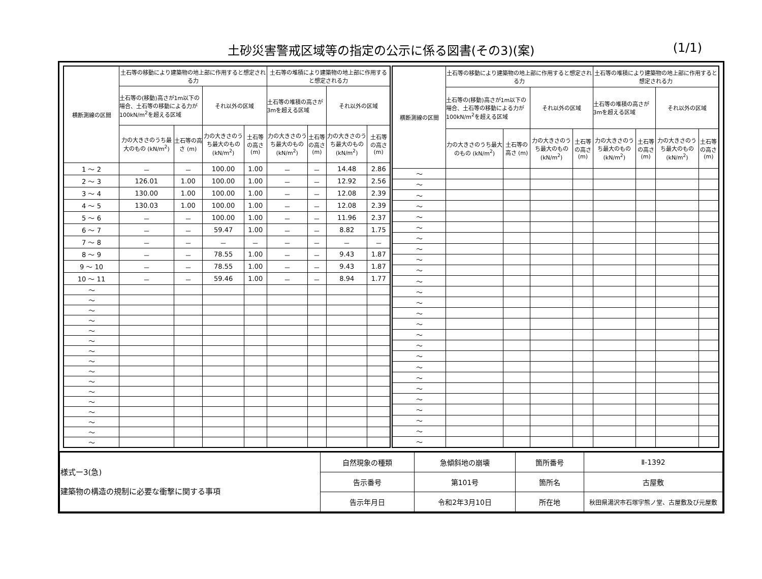土砂災害警戒区域等の指定の公示に係る図書(その3)(案) (1/1)
| 横断測線の区間 | 土石等の移動により建築物の地上部に作用すると想定される力 | | | | 土石等の堆積により建築物の地上部に作用すると想定される力 | | | |
| --- | --- | --- | --- | --- | --- | --- | --- | --- |
| | 土石等の(移動)高さが1m以下の場合、土石等の移動による力が100kN/m<sup>2</sup>を超える区域 | | それ以外の区域 | | 土石等の堆積の高さが3mを超える区域 | | それ以外の区域 | |
| | 力の大きさのうち最大のもの (kN/m<sup>2</sup>) | 土石等の高さ (m) | 力の大きさのうち最大のもの (kN/m<sup>2</sup>) | 土石等の高さ (m) | 力の大きさのうち最大のもの (kN/m<sup>2</sup>) | 土石等の高さ (m) | 力の大きさのうち最大のもの (kN/m<sup>2</sup>) | 土石等の高さ (m) |
| 1 ～ 2 | － | － | 100.00 | 1.00 | － | － | 14.48 | 2.86 |
| 2 ～ 3 | 126.01 | 1.00 | 100.00 | 1.00 | － | － | 12.92 | 2.56 |
| 3 ～ 4 | 130.00 | 1.00 | 100.00 | 1.00 | － | － | 12.08 | 2.39 |
| 4 ～ 5 | 130.03 | 1.00 | 100.00 | 1.00 | － | － | 12.08 | 2.39 |
| 5 ～ 6 | － | － | 100.00 | 1.00 | － | － | 11.96 | 2.37 |
| 6 ～ 7 | － | － | 59.47 | 1.00 | － | － | 8.82 | 1.75 |
| 7 ～ 8 | － | － | － | － | － | － | － | － |
| 8 ～ 9 | － | － | 78.55 | 1.00 | － | － | 9.43 | 1.87 |
| 9 ～ 10 | － | － | 78.55 | 1.00 | － | － | 9.43 | 1.87 |
| 10 ～ 11 | － | － | 59.46 | 1.00 | － | － | 8.94 | 1.77 |
| ～ | | | | | | | | |
| ～ | | | | | | | | |
| ～ | | | | | | | | |
| ～ | | | | | | | | |
| ～ | | | | | | | | |
| ～ | | | | | | | | |
| ～ | | | | | | | | |
| ～ | | | | | | | | |
| ～ | | | | | | | | |
| ～ | | | | | | | | |
| ～ | | | | | | | | |
| ～ | | | | | | | | |
| ～ | | | | | | | | |
| ～ | | | | | | | | |
| ～ | | | | | | | | |
| ～ | | | | | | | | |
| 横断測線の区間 | 土石等の移動により建築物の地上部に作用すると想定される力 | | | | 土石等の堆積により建築物の地上部に作用すると想定される力 | | | |
| --- | --- | --- | --- | --- | --- | --- | --- | --- |
| | 土石等の(移動)高さが1m以下の場合、土石等の移動による力が100kN/m<sup>2</sup>を超える区域 | | それ以外の区域 | | 土石等の堆積の高さが3mを超える区域 | | それ以外の区域 | |
| | 力の大きさのうち最大のもの (kN/m<sup>2</sup>) | 土石等の高さ (m) | 力の大きさのうち最大のもの (kN/m<sup>2</sup>) | 土石等の高さ (m) | 力の大きさのうち最大のもの (kN/m<sup>2</sup>) | 土石等の高さ (m) | 力の大きさのうち最大のもの (kN/m<sup>2</sup>) | 土石等の高さ (m) |
| ～ | | | | | | | | |
| ～ | | | | | | | | |
| ～ | | | | | | | | |
| ～ | | | | | | | | |
| ～ | | | | | | | | |
| ～ | | | | | | | | |
| ～ | | | | | | | | |
| ～ | | | | | | | | |
| ～ | | | | | | | | |
| ～ | | | | | | | | |
| ～ | | | | | | | | |
| ～ | | | | | | | | |
| ～ | | | | | | | | |
| ～ | | | | | | | | |
| ～ | | | | | | | | |
| ～ | | | | | | | | |
| ～ | | | | | | | | |
| ～ | | | | | | | | |
| ～ | | | | | | | | |
| ～ | | | | | | | | |
| ～ | | | | | | | | |
| ～ | | | | | | | | |
| ～ | | | | | | | | |
| ～ | | | | | | | | |
| ～ | | | | | | | | |
| ～ | | | | | | | | |
| 様式ー3(急) 建築物の構造の規制に必要な衝撃に関する事項 | 自然現象の種類 | 急傾斜地の崩壊 | 箇所番号 | Ⅱ-1392 |
| | 告示番号 | 第101号 | 箇所名 | 古屋敷 |
| | 告示年月日 | 令和2年3月10日 | 所在地 | 秋田県湯沢市石塚字熊ノ堂、古屋敷及び元屋敷 |